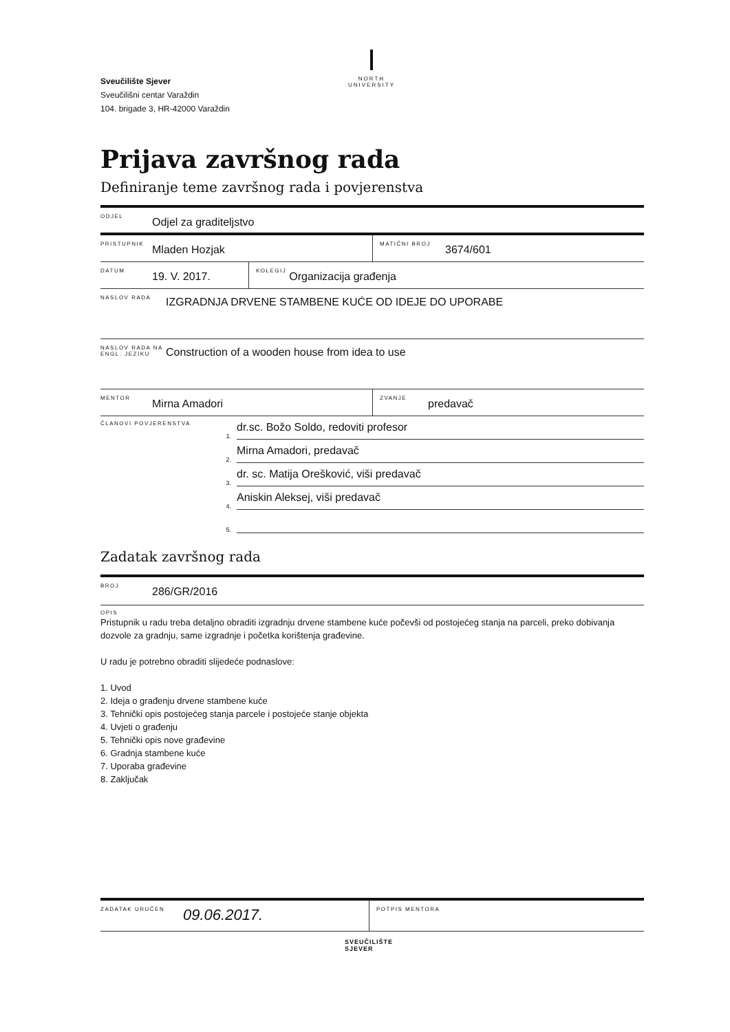Sveučilište Sjever
Sveučilišni centar Varaždin
104. brigade 3, HR-42000 Varaždin
NORTH
UNIVERSITY
Prijava završnog rada
Definiranje teme završnog rada i povjerenstva
ODJEL Odjel za graditeljstvo
PRISTUPNIK Mladen Hozjak MATIČNI BROJ 3674/601
DATUM 19. V. 2017. KOLEGIJ Organizacija građenja
NASLOV RADA IZGRADNJA DRVENE STAMBENE KUĆE OD IDEJE DO UPORABE
NASLOV RADA NA ENGL. JEZIKU Construction of a wooden house from idea to use
MENTOR Mirna Amadori ZVANJE predavač
ČLANOVI POVJERENSTVA
1.
dr.sc. Božo Soldo, redoviti profesor
2.
Mirna Amadori, predavač
3.
dr. sc. Matija Orešković, viši predavač
4.
Aniskin Aleksej, viši predavač
5.
Zadatak završnog rada
BROJ 286/GR/2016
OPIS
Pristupnik u radu treba detaljno obraditi izgradnju drvene stambene kuće počevši od postojećeg stanja na parceli, preko dobivanja dozvole za gradnju, same izgradnje i početka korištenja građevine.
U radu je potrebno obraditi slijedeće podnaslove:
1. Uvod
2. Ideja o građenju drvene stambene kuće
3. Tehnički opis postojećeg stanja parcele i postojeće stanje objekta
4. Uvjeti o građenju
5. Tehnički opis nove građevine
6. Gradnja stambene kuće
7. Uporaba građevine
8. Zaključak
ZADATAK URUČEN 09.06.2017. POTPIS MENTORA
SVEUČILIŠTE
SJEVER